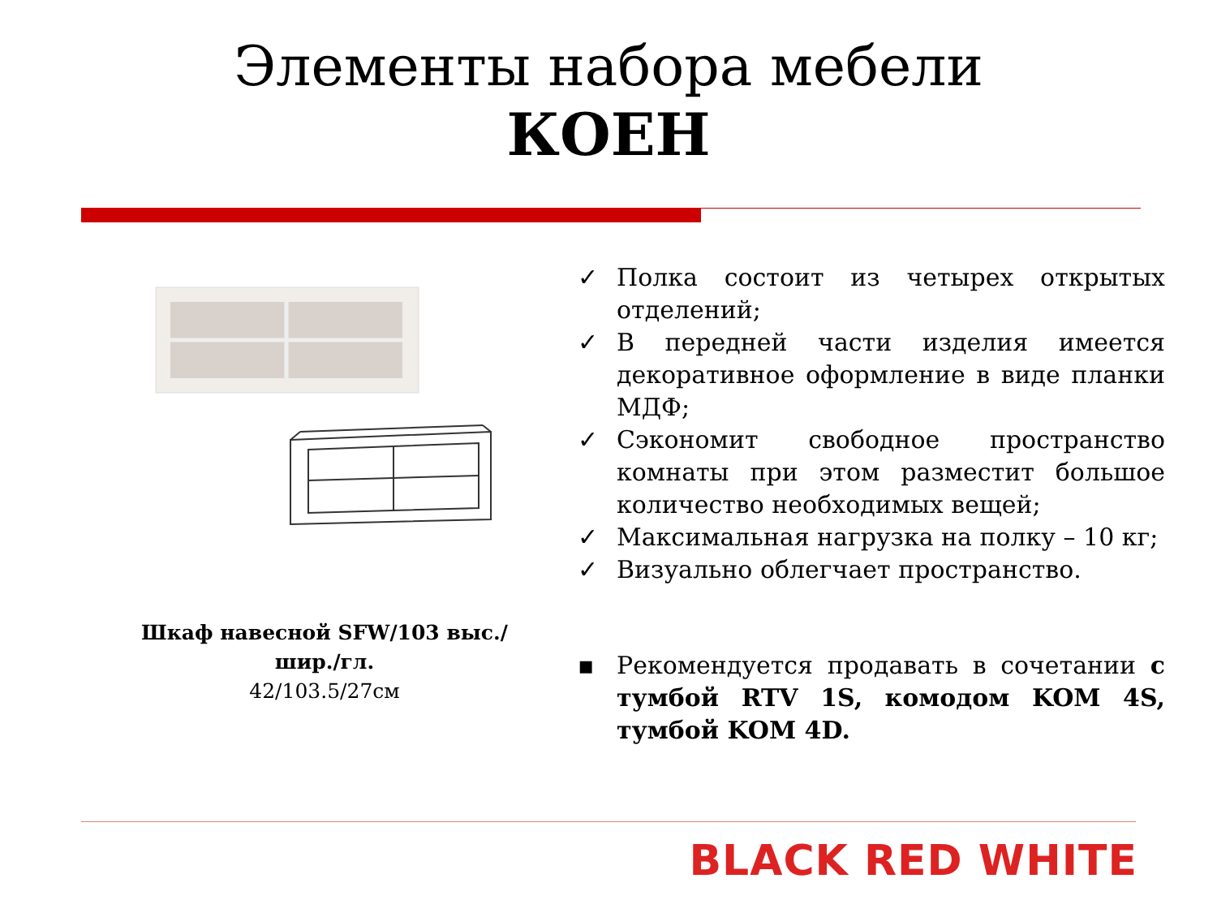Элементы набора мебели
КОЕН
Шкаф навесной SFW/103 выс./шир./гл.
42/103.5/27см
✓ Полка состоит из четырех открытых отделений;
✓ В передней части изделия имеется декоративное оформление в виде планки МДФ;
✓ Сэкономит свободное пространство комнаты при этом разместит большое количество необходимых вещей;
✓ Максимальная нагрузка на полку – 10 кг;
✓ Визуально облегчает пространство.
▪ Рекомендуется продавать в сочетании с тумбой RTV 1S, комодом KOM 4S, тумбой KOM 4D.
BLACK RED WHITE